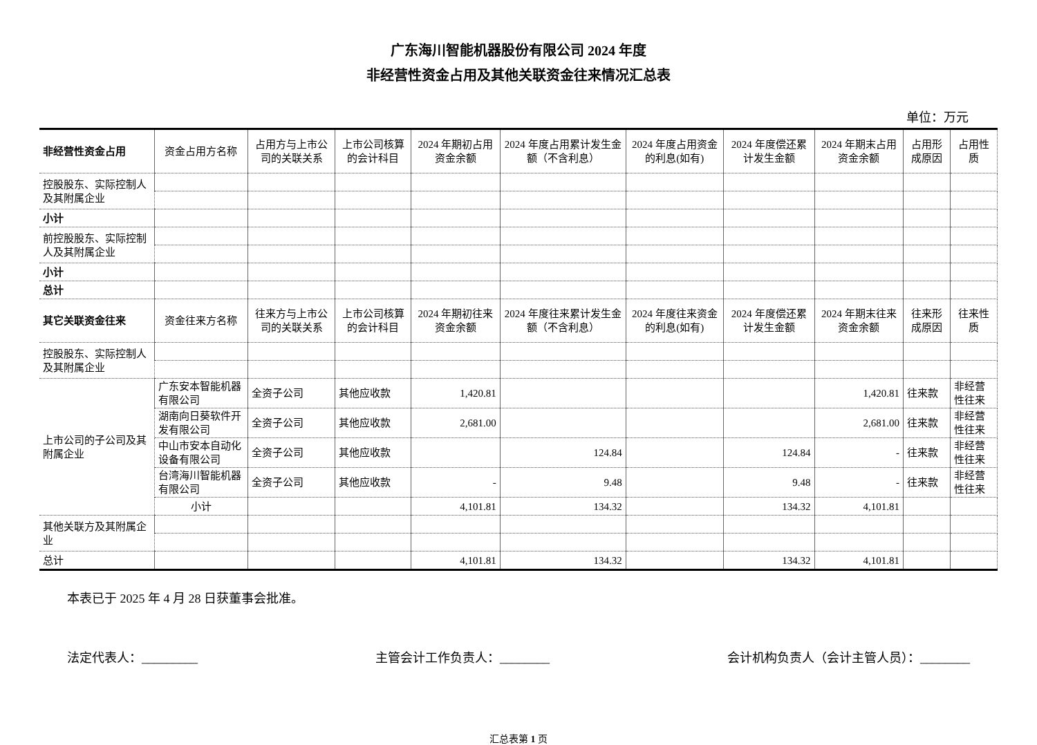广东海川智能机器股份有限公司 2024 年度
非经营性资金占用及其他关联资金往来情况汇总表
单位：万元
| 非经营性资金占用 | 资金占用方名称 | 占用方与上市公司的关联关系 | 上市公司核算的会计科目 | 2024 年期初占用资金余额 | 2024 年度占用累计发生金额（不含利息） | 2024 年度占用资金的利息(如有) | 2024 年度偿还累计发生金额 | 2024 年期末占用资金余额 | 占用形成原因 | 占用性质 |
| --- | --- | --- | --- | --- | --- | --- | --- | --- | --- | --- |
| 控股股东、实际控制人及其附属企业 | | | | | | | | | | |
| 小计 | | | | | | | | | | |
| 前控股股东、实际控制人及其附属企业 | | | | | | | | | | |
| 小计 | | | | | | | | | | |
| 总计 | | | | | | | | | | |
| 其它关联资金往来 | 资金往来方名称 | 往来方与上市公司的关联关系 | 上市公司核算的会计科目 | 2024 年期初往来资金余额 | 2024 年度往来累计发生金额（不含利息） | 2024 年度往来资金的利息(如有) | 2024 年度偿还累计发生金额 | 2024 年期末往来资金余额 | 往来形成原因 | 往来性质 |
| 控股股东、实际控制人及其附属企业 | | | | | | | | | | |
| 上市公司的子公司及其附属企业 | 广东安本智能机器有限公司 | 全资子公司 | 其他应收款 | 1,420.81 | | | | 1,420.81 | 往来款 | 非经营性往来 |
| | 湖南向日葵软件开发有限公司 | 全资子公司 | 其他应收款 | 2,681.00 | | | | 2,681.00 | 往来款 | 非经营性往来 |
| | 中山市安本自动化设备有限公司 | 全资子公司 | 其他应收款 | | 124.84 | | 124.84 | - | 往来款 | 非经营性往来 |
| | 台湾海川智能机器有限公司 | 全资子公司 | 其他应收款 | - | 9.48 | | 9.48 | - | 往来款 | 非经营性往来 |
| | 小计 | | | 4,101.81 | 134.32 | | 134.32 | 4,101.81 | | |
| 其他关联方及其附属企业 | | | | | | | | | | |
| 总计 | | | | 4,101.81 | 134.32 | | 134.32 | 4,101.81 | | |
本表已于 2025 年 4 月 28 日获董事会批准。
法定代表人：_________ 主管会计工作负责人：________ 会计机构负责人（会计主管人员）：________
汇总表第 1 页